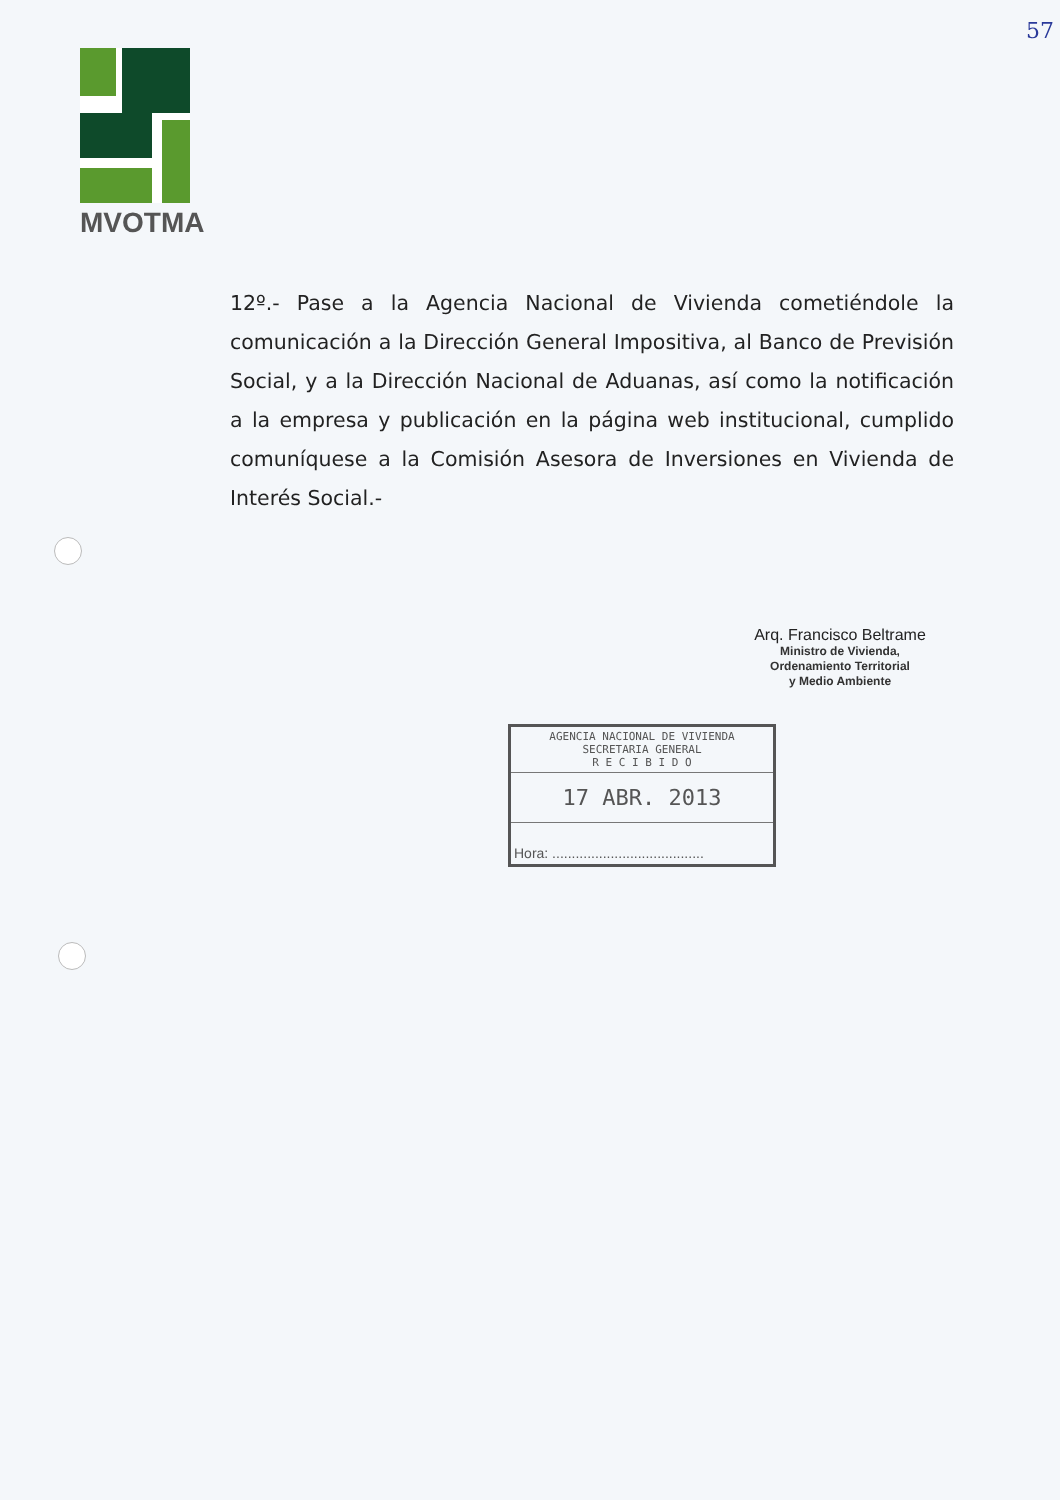MVOTMA
57
12º.- Pase a la Agencia Nacional de Vivienda cometiéndole la comunicación a la Dirección General Impositiva, al Banco de Previsión Social, y a la Dirección Nacional de Aduanas, así como la notificación a la empresa y publicación en la página web institucional, cumplido comuníquese a la Comisión Asesora de Inversiones en Vivienda de Interés Social.-
Arq. Francisco Beltrame
Ministro de Vivienda,
Ordenamiento Territorial
y Medio Ambiente
AGENCIA NACIONAL DE VIVIENDA
SECRETARIA GENERAL
R E C I B I D O
17 ABR. 2013
Hora: .......................................